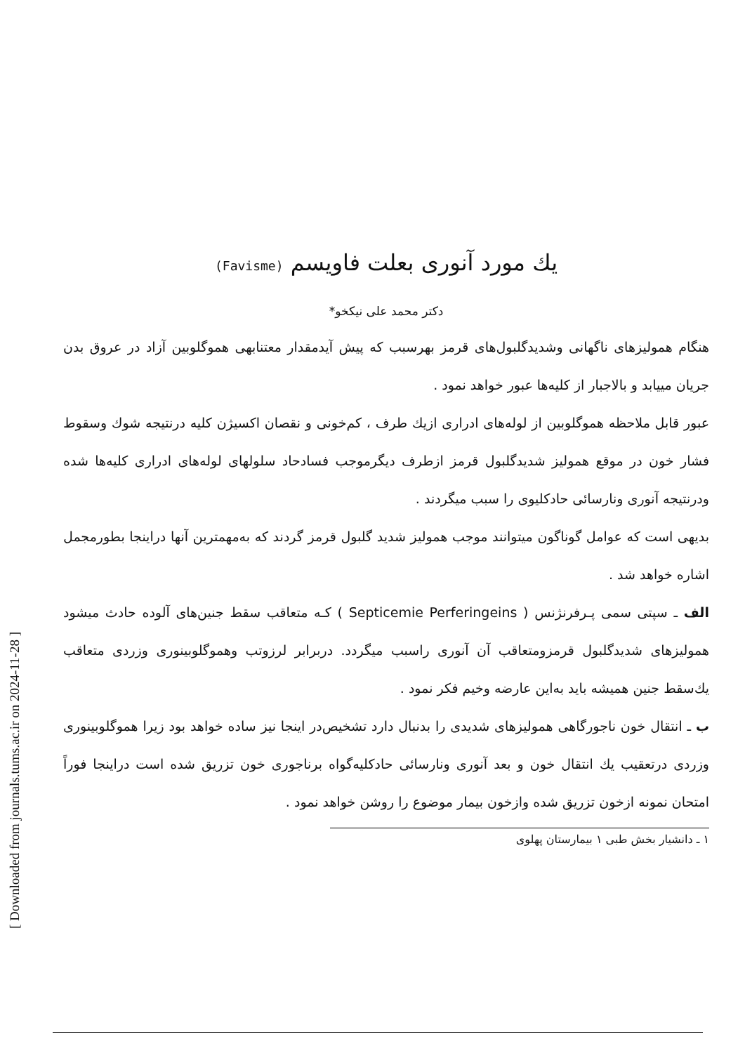[ Downloaded from journals.tums.ac.ir on 2024-11-28 ]
یك مورد آنوری بعلت فاویسم (Favisme)
دکتر محمد علی نیکخو*
هنگام همولیزهای ناگهانی وشدیدگلبول‌های قرمز بهرسبب که پیش آیدمقدار معتنابهی هموگلوبین آزاد در عروق بدن جریان مییابد و بالاجبار از کلیه‌ها عبور خواهد نمود .
عبور قابل ملاحظه هموگلوبین از لوله‌های ادراری ازیك طرف ، کم‌خونی و نقصان اکسیژن کلیه درنتیجه شوك وسقوط فشار خون در موقع همولیز شدیدگلبول قرمز ازطرف دیگرموجب فسادحاد سلولهای لوله‌های ادراری کلیه‌ها شده ودرنتیجه آنوری ونارسائی حادکلیوی را سبب میگردند .
بدیهی است که عوامل گوناگون میتوانند موجب همولیز شدید گلبول قرمز گردند که به‌مهمترین آنها دراینجا بطورمجمل اشاره خواهد شد .
الف ـ سپتی سمی پـرفرنژنس ( Septicemie Perferingeins ) کـه متعاقب سقط جنین‌های آلوده حادث میشود همولیزهای شدیدگلبول قرمزومتعاقب آن آنوری راسبب میگردد. دربرابر لرزوتب وهموگلوبینوری وزردی متعاقب یك‌سقط جنین همیشه باید به‌این عارضه وخیم فکر نمود .
ب ـ انتقال خون ناجورگاهی همولیزهای شدیدی را بدنبال دارد تشخیص‌در اینجا نیز ساده خواهد بود زیرا هموگلوبینوری وزردی درتعقیب یك انتقال خون و بعد آنوری ونارسائی حادکلیه‌گواه برناجوری خون تزریق شده است دراینجا فوراً امتحان نمونه ازخون تزریق شده وازخون بیمار موضوع را روشن خواهد نمود .
۱ ـ دانشیار بخش طبی ۱ بیمارستان پهلوی